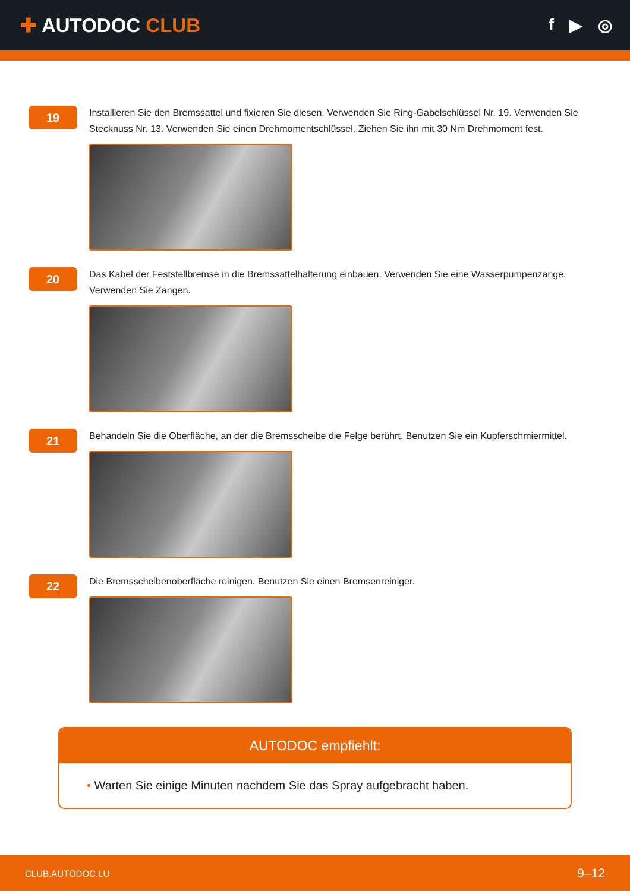✚ AUTODOC CLUB
f ▶ ◎
19
Installieren Sie den Bremssattel und fixieren Sie diesen. Verwenden Sie Ring-Gabelschlüssel Nr. 19. Verwenden Sie Stecknuss Nr. 13. Verwenden Sie einen Drehmomentschlüssel. Ziehen Sie ihn mit 30 Nm Drehmoment fest.
20
Das Kabel der Feststellbremse in die Bremssattelhalterung einbauen. Verwenden Sie eine Wasserpumpenzange. Verwenden Sie Zangen.
21
Behandeln Sie die Oberfläche, an der die Bremsscheibe die Felge berührt. Benutzen Sie ein Kupferschmiermittel.
22
Die Bremsscheibenoberfläche reinigen. Benutzen Sie einen Bremsenreiniger.
AUTODOC empfiehlt:
• Warten Sie einige Minuten nachdem Sie das Spray aufgebracht haben.
CLUB.AUTODOC.LU 9–12